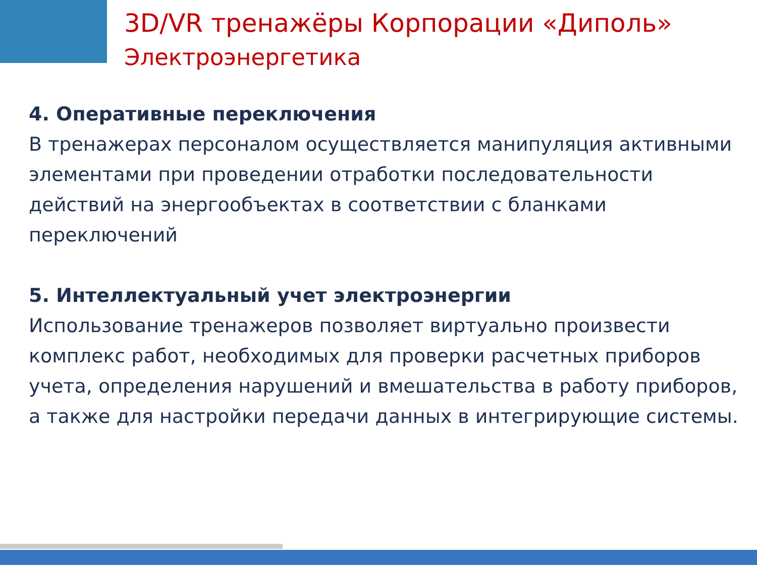3D/VR тренажёры Корпорации «Диполь»
Электроэнергетика
4. Оперативные переключения
В тренажерах персоналом осуществляется манипуляция активными элементами при проведении отработки последовательности действий на энергообъектах в соответствии с бланками переключений
5. Интеллектуальный учет электроэнергии
Использование тренажеров позволяет виртуально произвести комплекс работ, необходимых для проверки расчетных приборов учета, определения нарушений и вмешательства в работу приборов, а также для настройки передачи данных в интегрирующие системы.